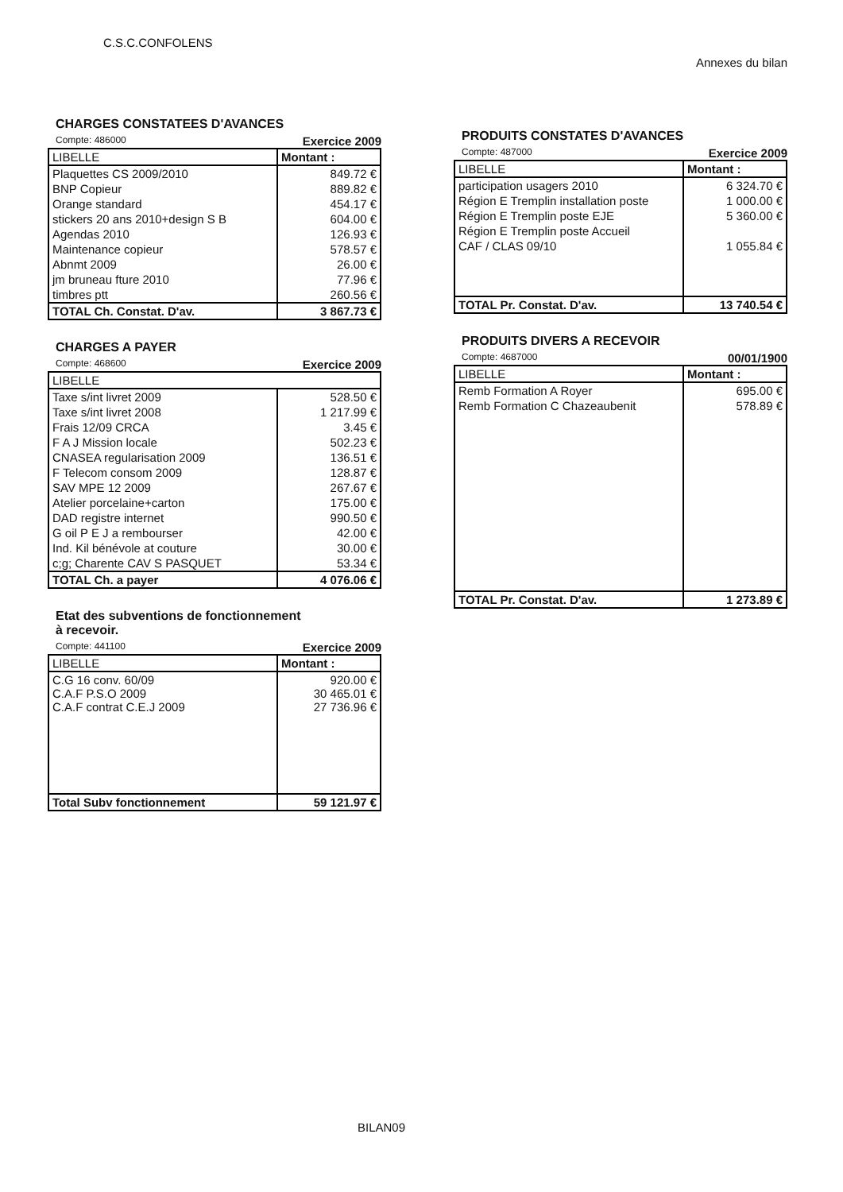C.S.C.CONFOLENS
Annexes du bilan
CHARGES CONSTATEES D'AVANCES
Compte: 486000 Exercice 2009
| LIBELLE | Montant : |
| --- | --- |
| Plaquettes CS 2009/2010 | 849.72 € |
| BNP Copieur | 889.82 € |
| Orange standard | 454.17 € |
| stickers 20 ans 2010+design S B | 604.00 € |
| Agendas 2010 | 126.93 € |
| Maintenance copieur | 578.57 € |
| Abnmt 2009 | 26.00 € |
| jm bruneau fture 2010 | 77.96 € |
| timbres ptt | 260.56 € |
| TOTAL Ch. Constat. D'av. | 3 867.73 € |
CHARGES A PAYER
Compte: 468600 Exercice 2009
| LIBELLE | |
| --- | --- |
| Taxe s/int livret 2009 | 528.50 € |
| Taxe s/int livret 2008 | 1 217.99 € |
| Frais 12/09 CRCA | 3.45 € |
| F A J Mission locale | 502.23 € |
| CNASEA regularisation 2009 | 136.51 € |
| F Telecom consom 2009 | 128.87 € |
| SAV MPE 12 2009 | 267.67 € |
| Atelier porcelaine+carton | 175.00 € |
| DAD registre internet | 990.50 € |
| G oil P E J a rembourser | 42.00 € |
| Ind. Kil bénévole at couture | 30.00 € |
| c;g; Charente CAV S PASQUET | 53.34 € |
| TOTAL Ch. a payer | 4 076.06 € |
Etat des subventions de fonctionnement
à recevoir.
Compte: 441100 Exercice 2009
| LIBELLE | Montant : |
| --- | --- |
| C.G 16 conv. 60/09 C.A.F P.S.O 2009 C.A.F contrat C.E.J 2009 | 920.00 € 30 465.01 € 27 736.96 € |
| Total Subv fonctionnement | 59 121.97 € |
PRODUITS CONSTATES D'AVANCES
Compte: 487000 Exercice 2009
| LIBELLE | Montant : |
| --- | --- |
| participation usagers 2010 | 6 324.70 € |
| Région E Tremplin installation poste | 1 000.00 € |
| Région E Tremplin poste EJE | 5 360.00 € |
| Région E Tremplin poste Accueil | |
| CAF / CLAS 09/10 | 1 055.84 € |
| TOTAL Pr. Constat. D'av. | 13 740.54 € |
PRODUITS DIVERS A RECEVOIR
Compte: 4687000 00/01/1900
| LIBELLE | Montant : |
| --- | --- |
| Remb Formation A Royer | 695.00 € |
| Remb Formation C Chazeaubenit | 578.89 € |
| TOTAL Pr. Constat. D'av. | 1 273.89 € |
BILAN09